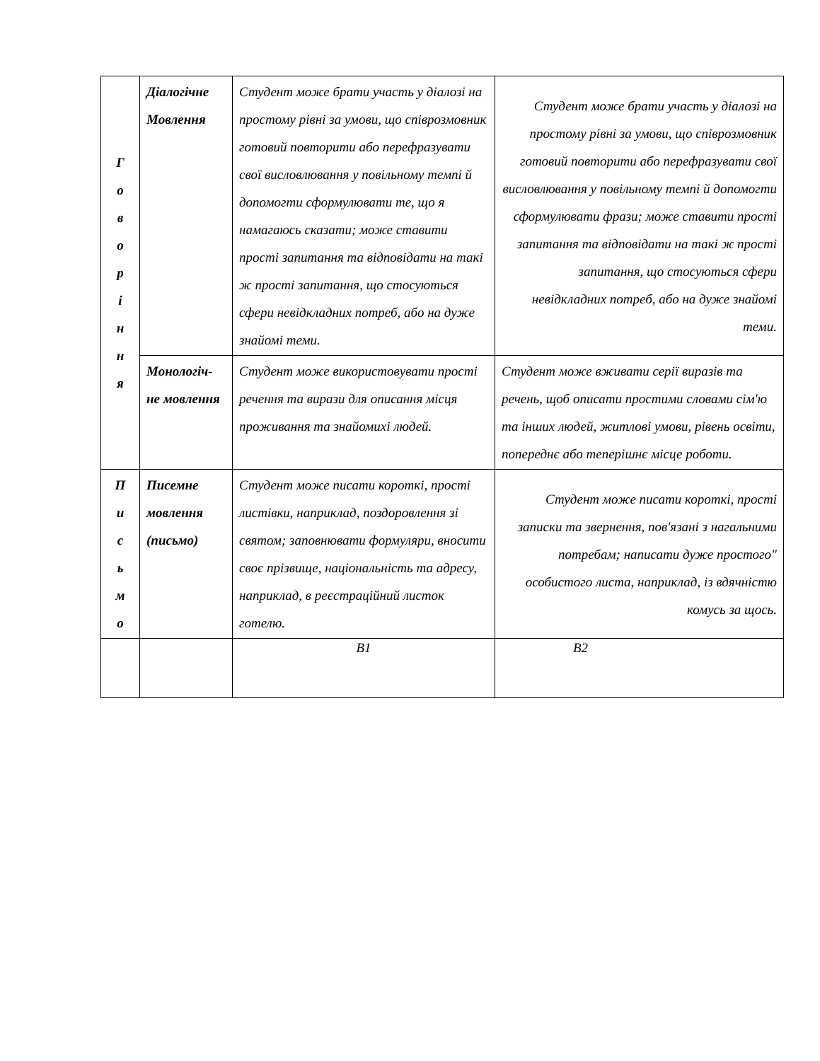| Г о в о р і н н я | Діалогічне Мовлення | Студент може брати участь у діалозі на простому рівні за умови, що співрозмовник готовий повторити або перефразувати свої висловлювання у повільному темпі й допомогти сформулювати те, що я намагаюсь сказати; може ставити прості запитання та відповідати на такі ж прості запитання, що стосуються сфери невідкладних потреб, або на дуже знайомі теми. | Студент може брати участь у діалозі на простому рівні за умови, що співрозмовник готовий повторити або перефразувати свої висловлювання у повільному темпі й допомогти сформулювати фрази; може ставити прості запитання та відповідати на такі ж прості запитання, що стосуються сфери невідкладних потреб, або на дуже знайомі теми. |
| | Монологіч-не мовлення | Студент може використовувати прості речення та вирази для описання місця проживання та знайомихі людей. | Студент може вживати серії виразів та речень, щоб описати простими словами сім'ю та інших людей, житлові умови, рівень освіти, попереднє або теперішнє місце роботи. |
| П и с ь м о | Писемне мовлення (письмо) | Студент може писати короткі, прості листівки, наприклад, поздоровлення зі святом; заповнювати формуляри, вносити своє прізвище, національність та адресу, наприклад, в реєстраційний листок готелю. | Студент може писати короткі, прості записки та звернення, пов'язані з нагальними потребам; написати дуже простого" особистого листа, наприклад, із вдячністю комусь за щось. |
| | | B1 | B2 |